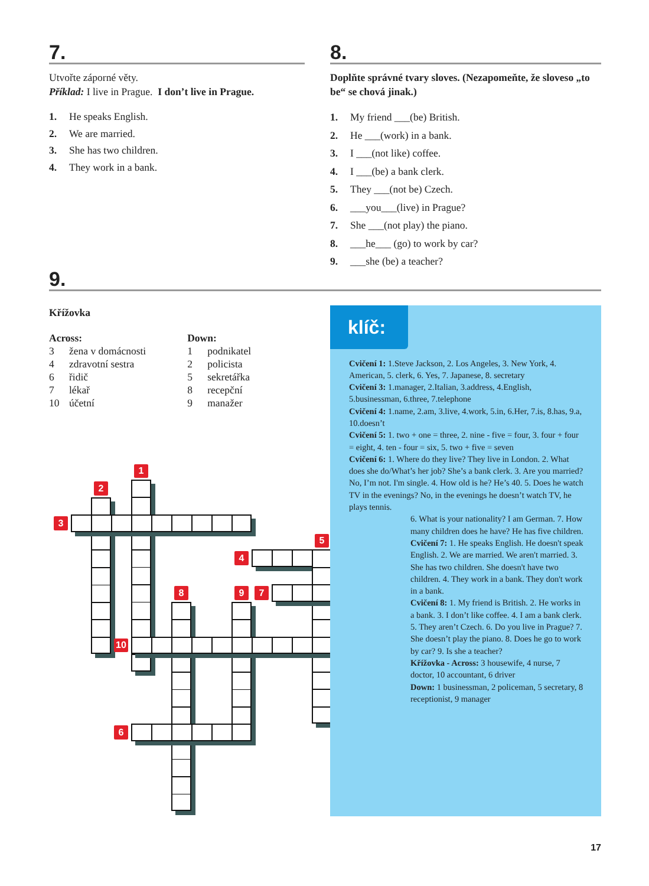7.
Utvořte záporné věty.
Příklad: I live in Prague. I don’t live in Prague.
1. He speaks English.
2. We are married.
3. She has two children.
4. They work in a bank.
8.
Doplňte správné tvary sloves. (Nezapomeňte, že sloveso „to be“ se chová jinak.)
1. My friend ___(be) British.
2. He ___(work) in a bank.
3. I ___(not like) coffee.
4. I ___(be) a bank clerk.
5. They ___(not be) Czech.
6. ___you___(live) in Prague?
7. She ___(not play) the piano.
8. ___he___ (go) to work by car?
9. ___she (be) a teacher?
9.
Křížovka
Across:
3 žena v domácnosti
4 zdravotní sestra
6 řidič
7 lékař
10 účetní
Down:
1 podnikatel
2 policista
5 sekretářka
8 recepční
9 manažer
1
2
3
4
5
7
8
9
10
6
klíč:
Cvičení 1: 1.Steve Jackson, 2. Los Angeles, 3. New York, 4. American, 5. clerk, 6. Yes, 7. Japanese, 8. secretary
Cvičení 3: 1.manager, 2.Italian, 3.address, 4.English, 5.businessman, 6.three, 7.telephone
Cvičení 4: 1.name, 2.am, 3.live, 4.work, 5.in, 6.Her, 7.is, 8.has, 9.a, 10.doesn’t
Cvičení 5: 1. two + one = three, 2. nine - five = four, 3. four + four = eight, 4. ten - four = six, 5. two + five = seven
Cvičení 6: 1. Where do they live? They live in London. 2. What does she do/What’s her job? She’s a bank clerk. 3. Are you married? No, I’m not. I'm single. 4. How old is he? He’s 40. 5. Does he watch TV in the evenings? No, in the evenings he doesn’t watch TV, he plays tennis.
6. What is your nationality? I am German. 7. How many children does he have? He has five children.
Cvičení 7: 1. He speaks English. He doesn't speak English. 2. We are married. We aren't married. 3. She has two children. She doesn't have two children. 4. They work in a bank. They don't work in a bank.
Cvičení 8: 1. My friend is British. 2. He works in a bank. 3. I don’t like coffee. 4. I am a bank clerk. 5. They aren’t Czech. 6. Do you live in Prague? 7. She doesn’t play the piano. 8. Does he go to work by car? 9. Is she a teacher?
Křížovka - Across: 3 housewife, 4 nurse, 7 doctor, 10 accountant, 6 driver
Down: 1 businessman, 2 policeman, 5 secretary, 8 receptionist, 9 manager
17